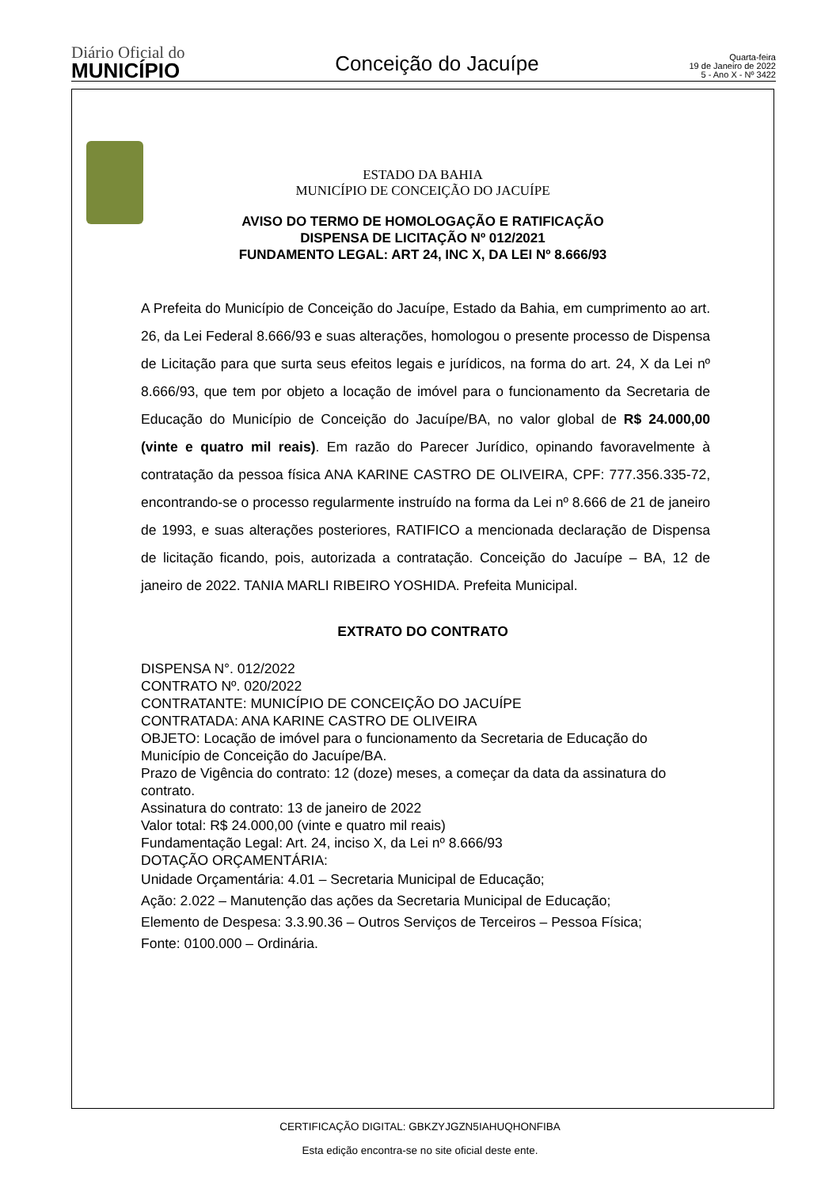Diário Oficial do
MUNICÍPIO
Conceição do Jacuípe
Quarta-feira
19 de Janeiro de 2022
5 - Ano X - Nº 3422
ESTADO DA BAHIA
MUNICÍPIO DE CONCEIÇÃO DO JACUÍPE
AVISO DO TERMO DE HOMOLOGAÇÃO E RATIFICAÇÃO
DISPENSA DE LICITAÇÃO Nº 012/2021
FUNDAMENTO LEGAL: ART 24, INC X, DA LEI Nº 8.666/93
A Prefeita do Município de Conceição do Jacuípe, Estado da Bahia, em cumprimento ao art. 26, da Lei Federal 8.666/93 e suas alterações, homologou o presente processo de Dispensa de Licitação para que surta seus efeitos legais e jurídicos, na forma do art. 24, X da Lei nº 8.666/93, que tem por objeto a locação de imóvel para o funcionamento da Secretaria de Educação do Município de Conceição do Jacuípe/BA, no valor global de R$ 24.000,00 (vinte e quatro mil reais). Em razão do Parecer Jurídico, opinando favoravelmente à contratação da pessoa física ANA KARINE CASTRO DE OLIVEIRA, CPF: 777.356.335-72, encontrando-se o processo regularmente instruído na forma da Lei nº 8.666 de 21 de janeiro de 1993, e suas alterações posteriores, RATIFICO a mencionada declaração de Dispensa de licitação ficando, pois, autorizada a contratação. Conceição do Jacuípe – BA, 12 de janeiro de 2022. TANIA MARLI RIBEIRO YOSHIDA. Prefeita Municipal.
EXTRATO DO CONTRATO
DISPENSA N°. 012/2022
CONTRATO Nº. 020/2022
CONTRATANTE: MUNICÍPIO DE CONCEIÇÃO DO JACUÍPE
CONTRATADA: ANA KARINE CASTRO DE OLIVEIRA
OBJETO: Locação de imóvel para o funcionamento da Secretaria de Educação do Município de Conceição do Jacuípe/BA.
Prazo de Vigência do contrato: 12 (doze) meses, a começar da data da assinatura do contrato.
Assinatura do contrato: 13 de janeiro de 2022
Valor total: R$ 24.000,00 (vinte e quatro mil reais)
Fundamentação Legal: Art. 24, inciso X, da Lei nº 8.666/93
DOTAÇÃO ORÇAMENTÁRIA:
Unidade Orçamentária: 4.01 – Secretaria Municipal de Educação;
Ação: 2.022 – Manutenção das ações da Secretaria Municipal de Educação;
Elemento de Despesa: 3.3.90.36 – Outros Serviços de Terceiros – Pessoa Física;
Fonte: 0100.000 – Ordinária.
CERTIFICAÇÃO DIGITAL: GBKZYJGZN5IAHUQHONFIBA
Esta edição encontra-se no site oficial deste ente.